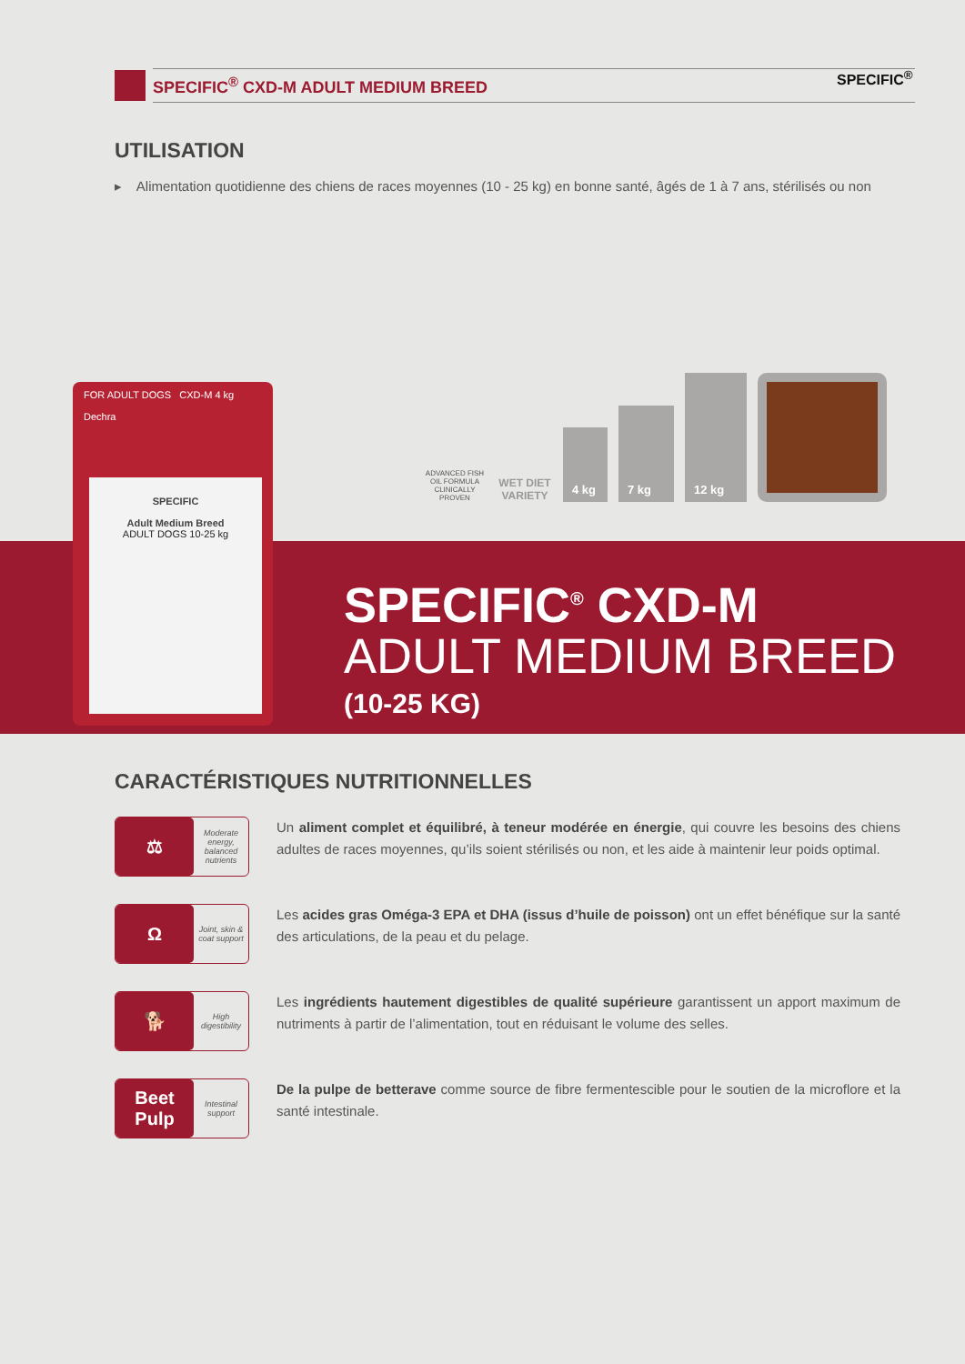SPECIFIC<sup>®</sup> CXD-M ADULT MEDIUM BREED SPECIFIC<sup>®</sup>
UTILISATION
▸ Alimentation quotidienne des chiens de races moyennes (10 - 25 kg) en bonne santé, âgés de 1 à 7 ans, stérilisés ou non
FOR ADULT DOGS CXD-M 4 kg
Dechra
SPECIFIC
Adult Medium Breed
ADULT DOGS 10-25 kg
ADVANCED FISH OIL FORMULA CLINICALLY PROVEN
WET DIET VARIETY
4 kg
7 kg
12 kg
SPECIFIC<sup>®</sup> CXD-M
ADULT MEDIUM BREED
(10-25 KG)
CARACTÉRISTIQUES NUTRITIONNELLES
⚖
Moderate energy, balanced nutrients
Un aliment complet et équilibré, à teneur modérée en énergie, qui couvre les besoins des chiens adultes de races moyennes, qu’ils soient stérilisés ou non, et les aide à maintenir leur poids optimal.
Ω
Joint, skin & coat support
Les acides gras Oméga-3 EPA et DHA (issus d’huile de poisson) ont un effet bénéfique sur la santé des articulations, de la peau et du pelage.
🐕
High digestibility
Les ingrédients hautement digestibles de qualité supérieure garantissent un apport maximum de nutriments à partir de l’alimentation, tout en réduisant le volume des selles.
Beet Pulp
Intestinal support
De la pulpe de betterave comme source de fibre fermentescible pour le soutien de la microflore et la santé intestinale.